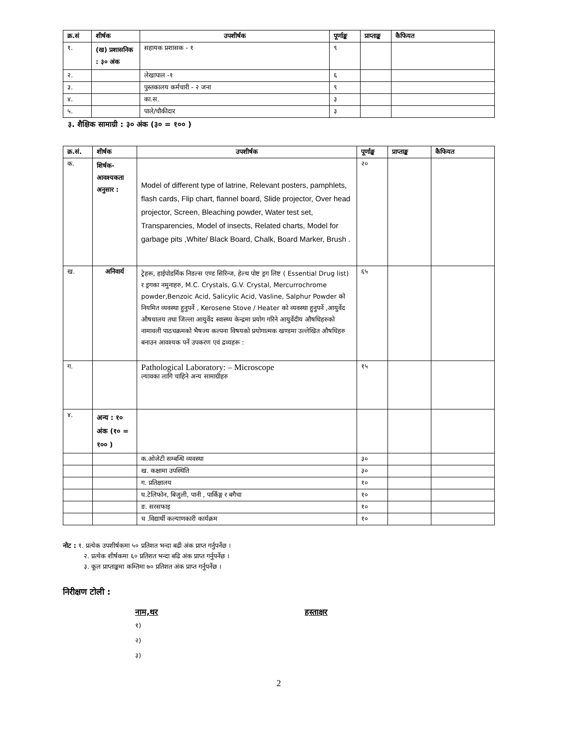| क्र.सं | शीर्षक | उपशीर्षक | पूर्णाङ्क | प्राप्ताङ्क | कैफियत |
| --- | --- | --- | --- | --- | --- |
| १. | (ख) प्रशासनिक : ३० अंक | सहायक प्रशासक - १ | ९ | | |
| २. | | लेखापाल -१ | ६ | | |
| ३. | | पुस्तकालय कर्मचारी - २ जना | ९ | | |
| ४. | | का.स. | ३ | | |
| ५. | | पाले/चौकीदार | ३ | | |
३. शैक्षिक सामाग्री : ३० अंक (३० = १०० )
| क्र.सं. | शीर्षक | उपशीर्षक | पूर्णाङ्क | प्राप्ताङ्क | कैफियत |
| --- | --- | --- | --- | --- | --- |
| क. | शिर्षक- आवश्यकता अनुसार : | Model of different type of latrine, Relevant posters, pamphlets, flash cards, Flip chart, flannel board, Slide projector, Over head projector, Screen, Bleaching powder, Water test set, Transparencies, Model of insects, Related charts, Model for garbage pits ,White/ Black Board, Chalk, Board Marker, Brush . | २० | | |
| ख. | अनिवार्य | ट्रेहरू, हाईपोडर्मिक निडल्स एण्ड सिरिन्ज, हेल्थ पोष्ट ड्रग लिष्ट ( Essential Drug list) र ड्रगका नमुनाहरु, M.C. Crystals, G.V. Crystal, Mercurrochrome powder,Benzoic Acid, Salicylic Acid, Vasline, Salphur Powder को नियमित व्यवस्था हुनुपर्ने , Kerosene Stove / Heater को व्यवस्था हुनुपर्ने ,आयुर्वेद औषधालय तथा जिल्ला आयुर्वेद स्वास्थ्य केन्द्रमा प्रयोग गरिने आयुर्वेदीय औषधिहरुको नामावली पाठचक्रमको भैषज्य कल्पना विषयको प्रयोगात्मक खण्डमा उल्लेखित औषधिहरु बनाउन आवश्यक पर्ने उपकरण एवं द्रव्यहरू : | ६५ | | |
| ग. | | Pathological Laboratory: – Microscope ल्यावका लागि चाहिने अन्य सामाग्रीहरु | १५ | | |
| ४. | अन्य : १० अंक (१० = १०० ) | | | | |
| | | क.ओजेटी सम्बन्धि व्यवस्था | ३० | | |
| | | ख. कक्षामा उपस्थिति | ३० | | |
| | | ग. प्रतिक्षालय | १० | | |
| | | घ.टेलिफोन, बिजुली, पानी , पार्किङ्ग र बगैचा | १० | | |
| | | ङ. सरसफाइ | १० | | |
| | | च .विद्यार्थी कल्याणकारी कार्यक्रम | १० | | |
नोट : १. प्रत्येक उपशीर्षकमा ५० प्रतिशत भन्दा बढी अंक प्राप्त गर्नुपर्नेछ ।
२. प्रत्येक शीर्षकमा ६० प्रतिशत भन्दा बढि अंक प्राप्त गर्नुपर्नेछ ।
३. कूल प्राप्ताङ्कमा कम्तिमा ७० प्रतिशत अंक प्राप्त गर्नुपर्नेछ ।
निरीक्षण टोली :
नाम,थर हस्ताक्षर
१)
२)
३)
2